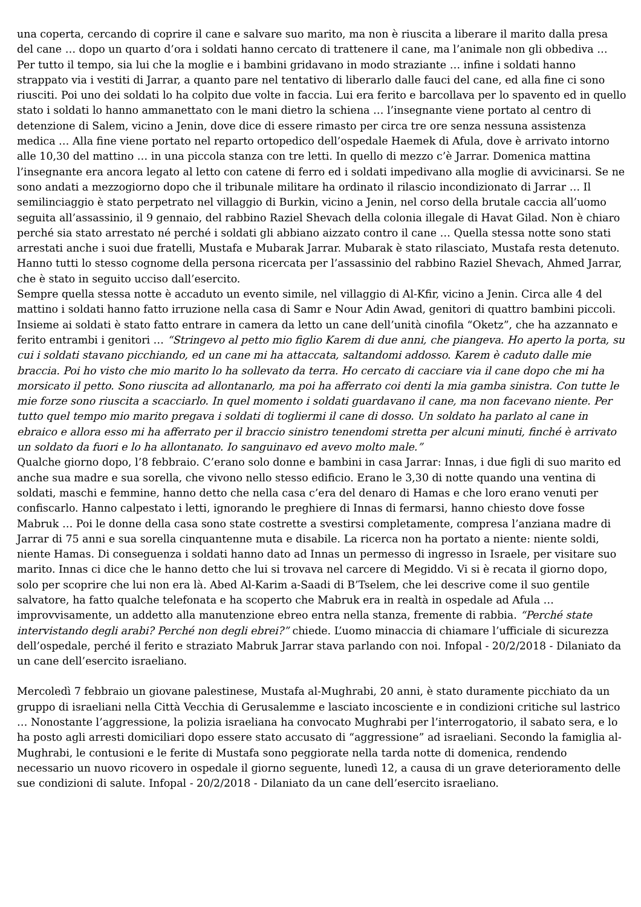una coperta, cercando di coprire il cane e salvare suo marito, ma non è riuscita a liberare il marito dalla presa del cane … dopo un quarto d’ora i soldati hanno cercato di trattenere il cane, ma l’animale non gli obbediva … Per tutto il tempo, sia lui che la moglie e i bambini gridavano in modo straziante … infine i soldati hanno strappato via i vestiti di Jarrar, a quanto pare nel tentativo di liberarlo dalle fauci del cane, ed alla fine ci sono riusciti. Poi uno dei soldati lo ha colpito due volte in faccia. Lui era ferito e barcollava per lo spavento ed in quello stato i soldati lo hanno ammanettato con le mani dietro la schiena … l’insegnante viene portato al centro di detenzione di Salem, vicino a Jenin, dove dice di essere rimasto per circa tre ore senza nessuna assistenza medica … Alla fine viene portato nel reparto ortopedico dell’ospedale Haemek di Afula, dove è arrivato intorno alle 10,30 del mattino … in una piccola stanza con tre letti. In quello di mezzo c’è Jarrar. Domenica mattina l’insegnante era ancora legato al letto con catene di ferro ed i soldati impedivano alla moglie di avvicinarsi. Se ne sono andati a mezzogiorno dopo che il tribunale militare ha ordinato il rilascio incondizionato di Jarrar … Il semilinciaggio è stato perpetrato nel villaggio di Burkin, vicino a Jenin, nel corso della brutale caccia all’uomo seguita all’assassinio, il 9 gennaio, del rabbino Raziel Shevach della colonia illegale di Havat Gilad. Non è chiaro perché sia stato arrestato né perché i soldati gli abbiano aizzato contro il cane … Quella stessa notte sono stati arrestati anche i suoi due fratelli, Mustafa e Mubarak Jarrar. Mubarak è stato rilasciato, Mustafa resta detenuto. Hanno tutti lo stesso cognome della persona ricercata per l’assassinio del rabbino Raziel Shevach, Ahmed Jarrar, che è stato in seguito ucciso dall’esercito.
Sempre quella stessa notte è accaduto un evento simile, nel villaggio di Al-Kfir, vicino a Jenin. Circa alle 4 del mattino i soldati hanno fatto irruzione nella casa di Samr e Nour Adin Awad, genitori di quattro bambini piccoli. Insieme ai soldati è stato fatto entrare in camera da letto un cane dell’unità cinofila “Oketz”, che ha azzannato e ferito entrambi i genitori … “Stringevo al petto mio figlio Karem di due anni, che piangeva. Ho aperto la porta, su cui i soldati stavano picchiando, ed un cane mi ha attaccata, saltandomi addosso. Karem è caduto dalle mie braccia. Poi ho visto che mio marito lo ha sollevato da terra. Ho cercato di cacciare via il cane dopo che mi ha morsicato il petto. Sono riuscita ad allontanarlo, ma poi ha afferrato coi denti la mia gamba sinistra. Con tutte le mie forze sono riuscita a scacciarlo. In quel momento i soldati guardavano il cane, ma non facevano niente. Per tutto quel tempo mio marito pregava i soldati di togliermi il cane di dosso. Un soldato ha parlato al cane in ebraico e allora esso mi ha afferrato per il braccio sinistro tenendomi stretta per alcuni minuti, finché è arrivato un soldato da fuori e lo ha allontanato. Io sanguinavo ed avevo molto male.”
Qualche giorno dopo, l’8 febbraio. C’erano solo donne e bambini in casa Jarrar: Innas, i due figli di suo marito ed anche sua madre e sua sorella, che vivono nello stesso edificio. Erano le 3,30 di notte quando una ventina di soldati, maschi e femmine, hanno detto che nella casa c’era del denaro di Hamas e che loro erano venuti per confiscarlo. Hanno calpestato i letti, ignorando le preghiere di Innas di fermarsi, hanno chiesto dove fosse Mabruk … Poi le donne della casa sono state costrette a svestirsi completamente, compresa l’anziana madre di Jarrar di 75 anni e sua sorella cinquantenne muta e disabile. La ricerca non ha portato a niente: niente soldi, niente Hamas. Di conseguenza i soldati hanno dato ad Innas un permesso di ingresso in Israele, per visitare suo marito. Innas ci dice che le hanno detto che lui si trovava nel carcere di Megiddo. Vi si è recata il giorno dopo, solo per scoprire che lui non era là. Abed Al-Karim a-Saadi di B’Tselem, che lei descrive come il suo gentile salvatore, ha fatto qualche telefonata e ha scoperto che Mabruk era in realtà in ospedale ad Afula … improvvisamente, un addetto alla manutenzione ebreo entra nella stanza, fremente di rabbia. “Perché state intervistando degli arabi? Perché non degli ebrei?” chiede. L’uomo minaccia di chiamare l’ufficiale di sicurezza dell’ospedale, perché il ferito e straziato Mabruk Jarrar stava parlando con noi. Infopal - 20/2/2018 - Dilaniato da un cane dell’esercito israeliano.
Mercoledì 7 febbraio un giovane palestinese, Mustafa al-Mughrabi, 20 anni, è stato duramente picchiato da un gruppo di israeliani nella Città Vecchia di Gerusalemme e lasciato incosciente e in condizioni critiche sul lastrico … Nonostante l’aggressione, la polizia israeliana ha convocato Mughrabi per l’interrogatorio, il sabato sera, e lo ha posto agli arresti domiciliari dopo essere stato accusato di “aggressione” ad israeliani. Secondo la famiglia al-Mughrabi, le contusioni e le ferite di Mustafa sono peggiorate nella tarda notte di domenica, rendendo necessario un nuovo ricovero in ospedale il giorno seguente, lunedì 12, a causa di un grave deterioramento delle sue condizioni di salute. Infopal - 20/2/2018 - Dilaniato da un cane dell’esercito israeliano.